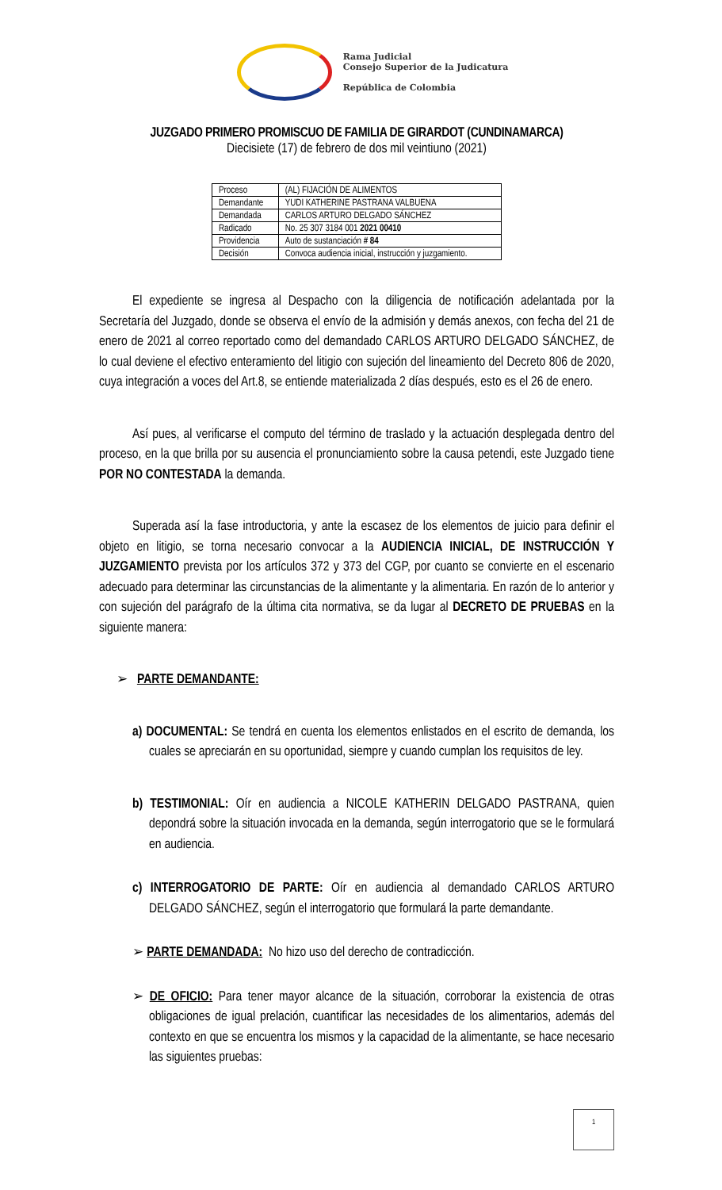Rama Judicial
Consejo Superior de la Judicatura
República de Colombia
JUZGADO PRIMERO PROMISCUO DE FAMILIA DE GIRARDOT (CUNDINAMARCA)
Diecisiete (17) de febrero de dos mil veintiuno (2021)
| Proceso | (AL) FIJACIÓN DE ALIMENTOS |
| Demandante | YUDI KATHERINE PASTRANA VALBUENA |
| Demandada | CARLOS ARTURO DELGADO SÁNCHEZ |
| Radicado | No. 25 307 3184 001 2021 00410 |
| Providencia | Auto de sustanciación # 84 |
| Decisión | Convoca audiencia inicial, instrucción y juzgamiento. |
El expediente se ingresa al Despacho con la diligencia de notificación adelantada por la Secretaría del Juzgado, donde se observa el envío de la admisión y demás anexos, con fecha del 21 de enero de 2021 al correo reportado como del demandado CARLOS ARTURO DELGADO SÁNCHEZ, de lo cual deviene el efectivo enteramiento del litigio con sujeción del lineamiento del Decreto 806 de 2020, cuya integración a voces del Art.8, se entiende materializada 2 días después, esto es el 26 de enero.
Así pues, al verificarse el computo del término de traslado y la actuación desplegada dentro del proceso, en la que brilla por su ausencia el pronunciamiento sobre la causa petendi, este Juzgado tiene POR NO CONTESTADA la demanda.
Superada así la fase introductoria, y ante la escasez de los elementos de juicio para definir el objeto en litigio, se torna necesario convocar a la AUDIENCIA INICIAL, DE INSTRUCCIÓN Y JUZGAMIENTO prevista por los artículos 372 y 373 del CGP, por cuanto se convierte en el escenario adecuado para determinar las circunstancias de la alimentante y la alimentaria. En razón de lo anterior y con sujeción del parágrafo de la última cita normativa, se da lugar al DECRETO DE PRUEBAS en la siguiente manera:
➢ PARTE DEMANDANTE:
a) DOCUMENTAL: Se tendrá en cuenta los elementos enlistados en el escrito de demanda, los cuales se apreciarán en su oportunidad, siempre y cuando cumplan los requisitos de ley.
b) TESTIMONIAL: Oír en audiencia a NICOLE KATHERIN DELGADO PASTRANA, quien depondrá sobre la situación invocada en la demanda, según interrogatorio que se le formulará en audiencia.
c) INTERROGATORIO DE PARTE: Oír en audiencia al demandado CARLOS ARTURO DELGADO SÁNCHEZ, según el interrogatorio que formulará la parte demandante.
➢ PARTE DEMANDADA: No hizo uso del derecho de contradicción.
➢ DE OFICIO: Para tener mayor alcance de la situación, corroborar la existencia de otras obligaciones de igual prelación, cuantificar las necesidades de los alimentarios, además del contexto en que se encuentra los mismos y la capacidad de la alimentante, se hace necesario las siguientes pruebas:
1